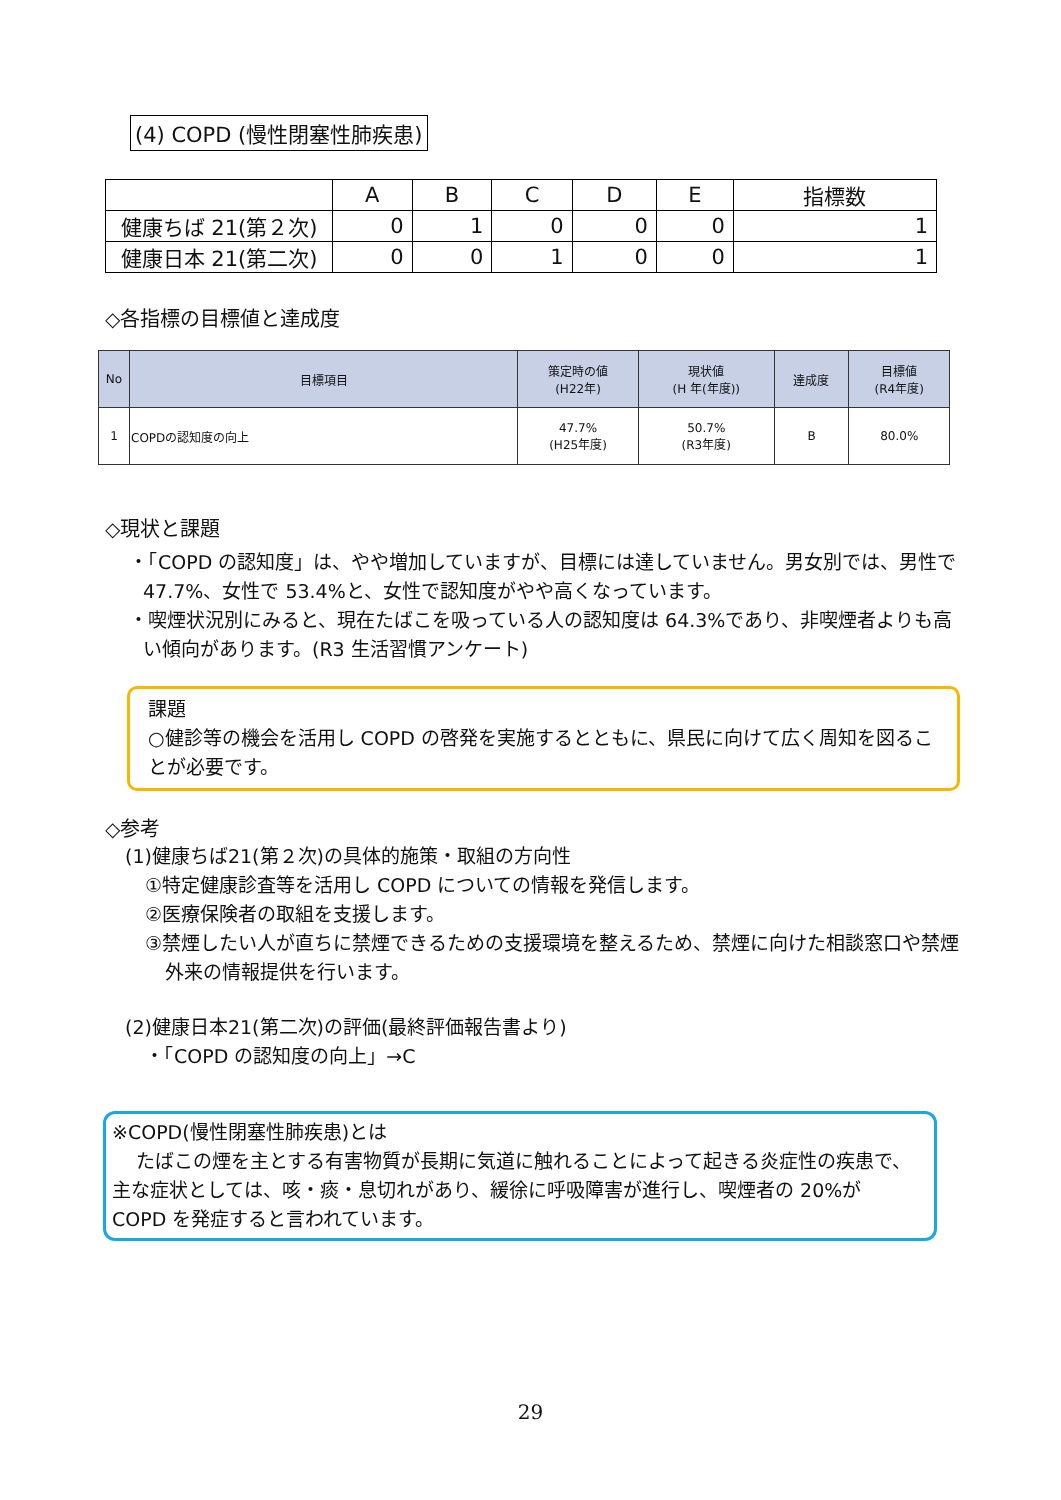(4) COPD (慢性閉塞性肺疾患)
| | A | B | C | D | E | 指標数 |
| --- | --- | --- | --- | --- | --- | --- |
| 健康ちば 21(第２次) | 0 | 1 | 0 | 0 | 0 | 1 |
| 健康日本 21(第二次) | 0 | 0 | 1 | 0 | 0 | 1 |
◇各指標の目標値と達成度
| No | 目標項目 | 策定時の値 (H22年) | 現状値 (H 年(年度)) | 達成度 | 目標値 (R4年度) |
| --- | --- | --- | --- | --- | --- |
| 1 | COPDの認知度の向上 | 47.7% (H25年度) | 50.7% (R3年度) | B | 80.0% |
◇現状と課題
・「COPD の認知度」は、やや増加していますが、目標には達していません。男女別では、男性で47.7%、女性で 53.4%と、女性で認知度がやや高くなっています。
・喫煙状況別にみると、現在たばこを吸っている人の認知度は 64.3%であり、非喫煙者よりも高い傾向があります。(R3 生活習慣アンケート)
課題
○健診等の機会を活用し COPD の啓発を実施するとともに、県民に向けて広く周知を図ることが必要です。
◇参考
(1)健康ちば21(第２次)の具体的施策・取組の方向性
①特定健康診査等を活用し COPD についての情報を発信します。
②医療保険者の取組を支援します。
③禁煙したい人が直ちに禁煙できるための支援環境を整えるため、禁煙に向けた相談窓口や禁煙外来の情報提供を行います。
(2)健康日本21(第二次)の評価(最終評価報告書より)
・「COPD の認知度の向上」→C
※COPD(慢性閉塞性肺疾患)とは
たばこの煙を主とする有害物質が長期に気道に触れることによって起きる炎症性の疾患で、主な症状としては、咳・痰・息切れがあり、緩徐に呼吸障害が進行し、喫煙者の 20%が COPD を発症すると言われています。
29